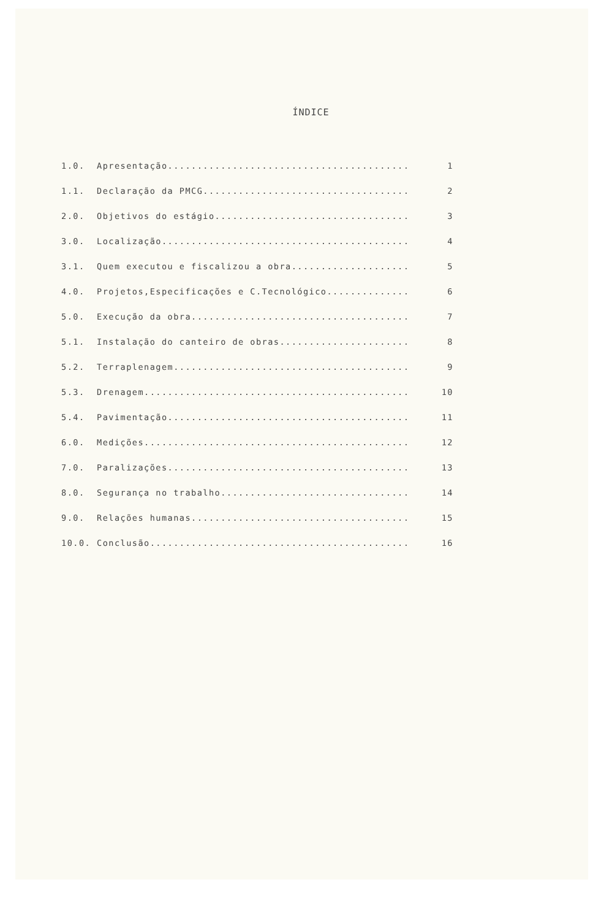ÍNDICE
1.0. Apresentação......................................... 1
1.1. Declaração da PMCG................................... 2
2.0. Objetivos do estágio................................. 3
3.0. Localização.......................................... 4
3.1. Quem executou e fiscalizou a obra.................... 5
4.0. Projetos,Especificações e C.Tecnológico.............. 6
5.0. Execução da obra..................................... 7
5.1. Instalação do canteiro de obras...................... 8
5.2. Terraplenagem........................................ 9
5.3. Drenagem............................................. 10
5.4. Pavimentação......................................... 11
6.0. Medições............................................. 12
7.0. Paralizações......................................... 13
8.0. Segurança no trabalho................................ 14
9.0. Relações humanas..................................... 15
10.0. Conclusão............................................ 16